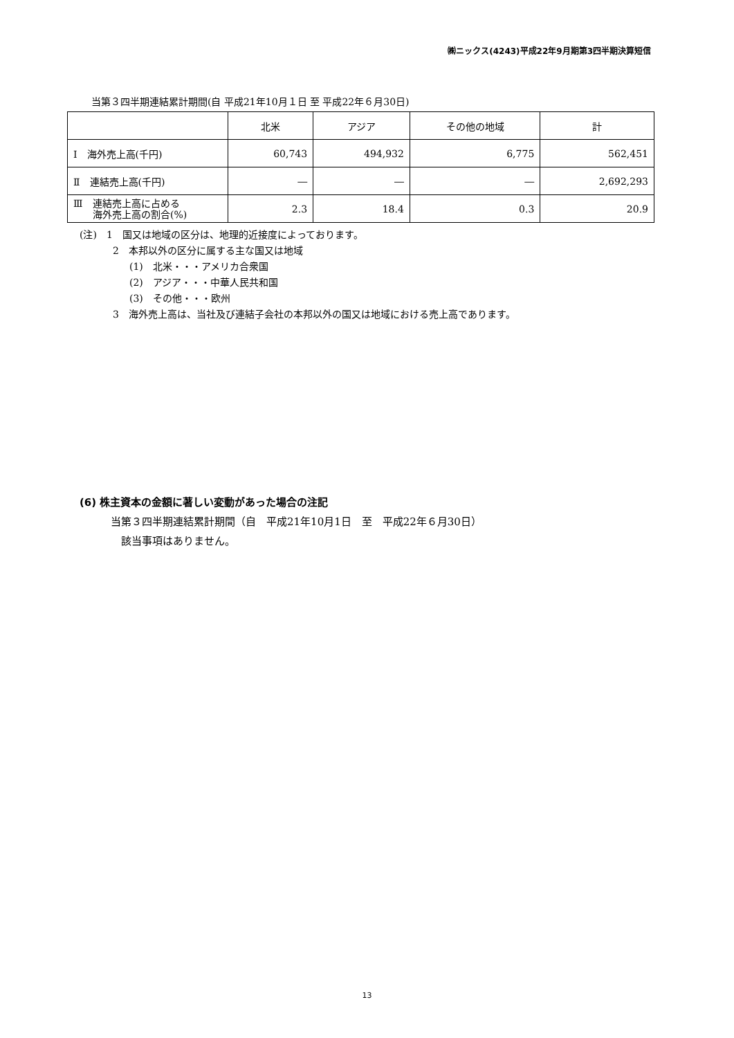㈱ニックス(4243)平成22年9月期第3四半期決算短信
当第３四半期連結累計期間(自 平成21年10月１日 至 平成22年６月30日)
| | 北米 | アジア | その他の地域 | 計 |
| --- | --- | --- | --- | --- |
| Ⅰ 海外売上高(千円) | 60,743 | 494,932 | 6,775 | 562,451 |
| Ⅱ 連結売上高(千円) | ― | ― | ― | 2,692,293 |
| Ⅲ 連結売上高に占める 海外売上高の割合(%) | 2.3 | 18.4 | 0.3 | 20.9 |
(注)　1　国又は地域の区分は、地理的近接度によっております。
2　本邦以外の区分に属する主な国又は地域
(1)　北米・・・アメリカ合衆国
(2)　アジア・・・中華人民共和国
(3)　その他・・・欧州
3　海外売上高は、当社及び連結子会社の本邦以外の国又は地域における売上高であります。
(6) 株主資本の金額に著しい変動があった場合の注記
当第３四半期連結累計期間（自　平成21年10月1日　至　平成22年６月30日）
該当事項はありません。
13